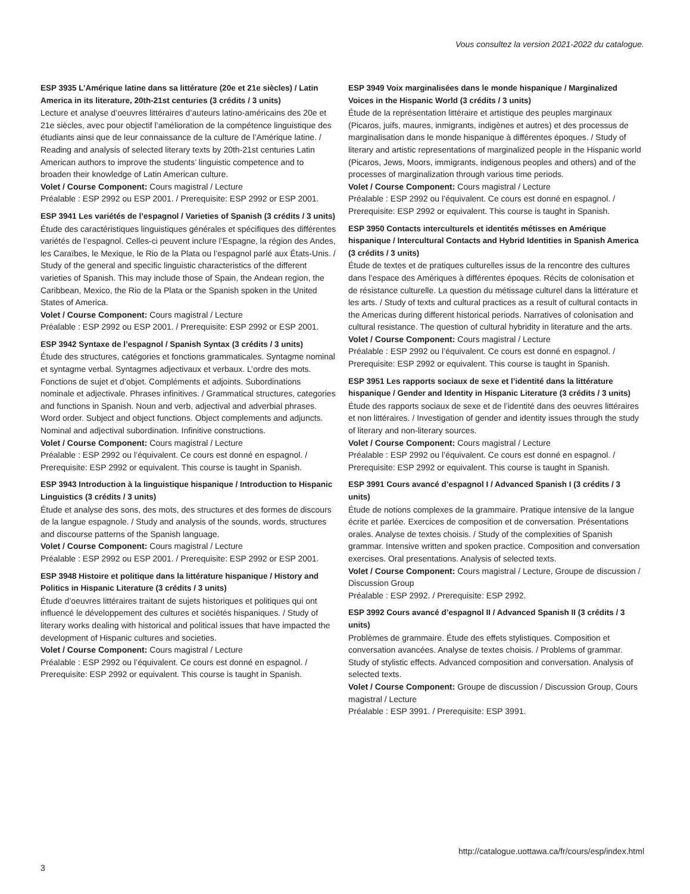Vous consultez la version 2021-2022 du catalogue.
ESP 3935 L’Amérique latine dans sa littérature (20e et 21e siècles) / Latin America in its literature, 20th-21st centuries (3 crédits / 3 units)
Lecture et analyse d’oeuvres littéraires d’auteurs latino-américains des 20e et 21e siècles, avec pour objectif l’amélioration de la compétence linguistique des étudiants ainsi que de leur connaissance de la culture de l’Amérique latine. / Reading and analysis of selected literary texts by 20th-21st centuries Latin American authors to improve the students’ linguistic competence and to broaden their knowledge of Latin American culture.
Volet / Course Component: Cours magistral / Lecture
Préalable : ESP 2992 ou ESP 2001. / Prerequisite: ESP 2992 or ESP 2001.
ESP 3941 Les variétés de l’espagnol / Varieties of Spanish (3 crédits / 3 units)
Étude des caractéristiques linguistiques générales et spécifiques des différentes variétés de l’espagnol. Celles-ci peuvent inclure l’Espagne, la région des Andes, les Caraïbes, le Mexique, le Rio de la Plata ou l’espagnol parlé aux États-Unis. / Study of the general and specific linguistic characteristics of the different varieties of Spanish. This may include those of Spain, the Andean region, the Caribbean, Mexico, the Rio de la Plata or the Spanish spoken in the United States of America.
Volet / Course Component: Cours magistral / Lecture
Préalable : ESP 2992 ou ESP 2001. / Prerequisite: ESP 2992 or ESP 2001.
ESP 3942 Syntaxe de l’espagnol / Spanish Syntax (3 crédits / 3 units)
Étude des structures, catégories et fonctions grammaticales. Syntagme nominal et syntagme verbal. Syntagmes adjectivaux et verbaux. L’ordre des mots. Fonctions de sujet et d’objet. Compléments et adjoints. Subordinations nominale et adjectivale. Phrases infinitives. / Grammatical structures, categories and functions in Spanish. Noun and verb, adjectival and adverbial phrases. Word order. Subject and object functions. Object complements and adjuncts. Nominal and adjectival subordination. Infinitive constructions.
Volet / Course Component: Cours magistral / Lecture
Préalable : ESP 2992 ou l’équivalent. Ce cours est donné en espagnol. / Prerequisite: ESP 2992 or equivalent. This course is taught in Spanish.
ESP 3943 Introduction à la linguistique hispanique / Introduction to Hispanic Linguistics (3 crédits / 3 units)
Étude et analyse des sons, des mots, des structures et des formes de discours de la langue espagnole. / Study and analysis of the sounds, words, structures and discourse patterns of the Spanish language.
Volet / Course Component: Cours magistral / Lecture
Préalable : ESP 2992 ou ESP 2001. / Prerequisite: ESP 2992 or ESP 2001.
ESP 3948 Histoire et politique dans la littérature hispanique / History and Politics in Hispanic Literature (3 crédits / 3 units)
Étude d’oeuvres littéraires traitant de sujets historiques et politiques qui ont influencé le développement des cultures et sociétés hispaniques. / Study of literary works dealing with historical and political issues that have impacted the development of Hispanic cultures and societies.
Volet / Course Component: Cours magistral / Lecture
Préalable : ESP 2992 ou l’équivalent. Ce cours est donné en espagnol. / Prerequisite: ESP 2992 or equivalent. This course is taught in Spanish.
ESP 3949 Voix marginalisées dans le monde hispanique / Marginalized Voices in the Hispanic World (3 crédits / 3 units)
Étude de la représentation littéraire et artistique des peuples marginaux (Picaros, juifs, maures, inmigrants, indigènes et autres) et des processus de marginalisation dans le monde hispanique à différentes époques. / Study of literary and artistic representations of marginalized people in the Hispanic world (Picaros, Jews, Moors, immigrants, indigenous peoples and others) and of the processes of marginalization through various time periods.
Volet / Course Component: Cours magistral / Lecture
Préalable : ESP 2992 ou l’équivalent. Ce cours est donné en espagnol. / Prerequisite: ESP 2992 or equivalent. This course is taught in Spanish.
ESP 3950 Contacts interculturels et identités métisses en Amérique hispanique / Intercultural Contacts and Hybrid Identities in Spanish America (3 crédits / 3 units)
Étude de textes et de pratiques culturelles issus de la rencontre des cultures dans l’espace des Amériques à différentes époques. Récits de colonisation et de résistance culturelle. La question du métissage culturel dans la littérature et les arts. / Study of texts and cultural practices as a result of cultural contacts in the Americas during different historical periods. Narratives of colonisation and cultural resistance. The question of cultural hybridity in literature and the arts.
Volet / Course Component: Cours magistral / Lecture
Préalable : ESP 2992 ou l’équivalent. Ce cours est donné en espagnol. / Prerequisite: ESP 2992 or equivalent. This course is taught in Spanish.
ESP 3951 Les rapports sociaux de sexe et l’identité dans la littérature hispanique / Gender and Identity in Hispanic Literature (3 crédits / 3 units)
Étude des rapports sociaux de sexe et de l’identité dans des oeuvres littéraires et non littéraires. / Investigation of gender and identity issues through the study of literary and non-literary sources.
Volet / Course Component: Cours magistral / Lecture
Préalable : ESP 2992 ou l’équivalent. Ce cours est donné en espagnol. / Prerequisite: ESP 2992 or equivalent. This course is taught in Spanish.
ESP 3991 Cours avancé d’espagnol I / Advanced Spanish I (3 crédits / 3 units)
Étude de notions complexes de la grammaire. Pratique intensive de la langue écrite et parlée. Exercices de composition et de conversation. Présentations orales. Analyse de textes choisis. / Study of the complexities of Spanish grammar. Intensive written and spoken practice. Composition and conversation exercises. Oral presentations. Analysis of selected texts.
Volet / Course Component: Cours magistral / Lecture, Groupe de discussion / Discussion Group
Préalable : ESP 2992. / Prerequisite: ESP 2992.
ESP 3992 Cours avancé d’espagnol II / Advanced Spanish II (3 crédits / 3 units)
Problèmes de grammaire. Étude des effets stylistiques. Composition et conversation avancées. Analyse de textes choisis. / Problems of grammar. Study of stylistic effects. Advanced composition and conversation. Analysis of selected texts.
Volet / Course Component: Groupe de discussion / Discussion Group, Cours magistral / Lecture
Préalable : ESP 3991. / Prerequisite: ESP 3991.
http://catalogue.uottawa.ca/fr/cours/esp/index.html
3